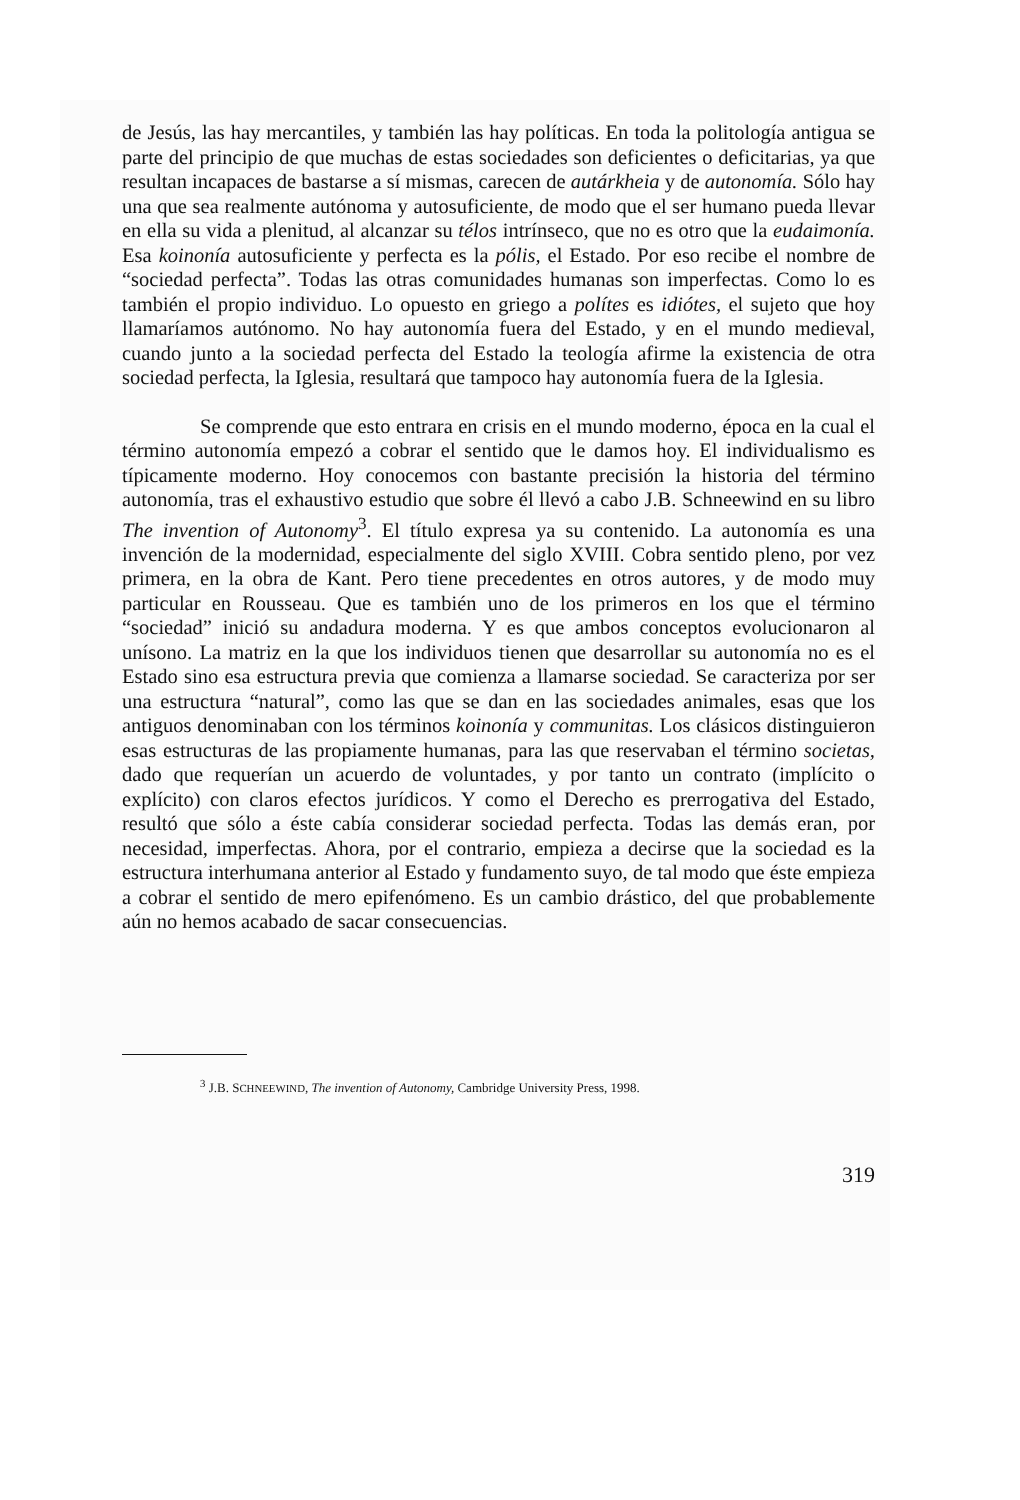de Jesús, las hay mercantiles, y también las hay políticas. En toda la politología antigua se parte del principio de que muchas de estas sociedades son deficientes o deficitarias, ya que resultan incapaces de bastarse a sí mismas, carecen de autárkheia y de autonomía. Sólo hay una que sea realmente autónoma y autosuficiente, de modo que el ser humano pueda llevar en ella su vida a plenitud, al alcanzar su télos intrínseco, que no es otro que la eudaimonía. Esa koinonía autosuficiente y perfecta es la pólis, el Estado. Por eso recibe el nombre de “sociedad perfecta”. Todas las otras comunidades humanas son imperfectas. Como lo es también el propio individuo. Lo opuesto en griego a polítes es idiótes, el sujeto que hoy llamaríamos autónomo. No hay autonomía fuera del Estado, y en el mundo medieval, cuando junto a la sociedad perfecta del Estado la teología afirme la existencia de otra sociedad perfecta, la Iglesia, resultará que tampoco hay autonomía fuera de la Iglesia.
Se comprende que esto entrara en crisis en el mundo moderno, época en la cual el término autonomía empezó a cobrar el sentido que le damos hoy. El individualismo es típicamente moderno. Hoy conocemos con bastante precisión la historia del término autonomía, tras el exhaustivo estudio que sobre él llevó a cabo J.B. Schneewind en su libro The invention of Autonomy<sup>3</sup>. El título expresa ya su contenido. La autonomía es una invención de la modernidad, especialmente del siglo XVIII. Cobra sentido pleno, por vez primera, en la obra de Kant. Pero tiene precedentes en otros autores, y de modo muy particular en Rousseau. Que es también uno de los primeros en los que el término “sociedad” inició su andadura moderna. Y es que ambos conceptos evolucionaron al unísono. La matriz en la que los individuos tienen que desarrollar su autonomía no es el Estado sino esa estructura previa que comienza a llamarse sociedad. Se caracteriza por ser una estructura “natural”, como las que se dan en las sociedades animales, esas que los antiguos denominaban con los términos koinonía y communitas. Los clásicos distinguieron esas estructuras de las propiamente humanas, para las que reservaban el término societas, dado que requerían un acuerdo de voluntades, y por tanto un contrato (implícito o explícito) con claros efectos jurídicos. Y como el Derecho es prerrogativa del Estado, resultó que sólo a éste cabía considerar sociedad perfecta. Todas las demás eran, por necesidad, imperfectas. Ahora, por el contrario, empieza a decirse que la sociedad es la estructura interhumana anterior al Estado y fundamento suyo, de tal modo que éste empieza a cobrar el sentido de mero epifenómeno. Es un cambio drástico, del que probablemente aún no hemos acabado de sacar consecuencias.
<sup>3</sup> J.B. SCHNEEWIND, The invention of Autonomy, Cambridge University Press, 1998.
319